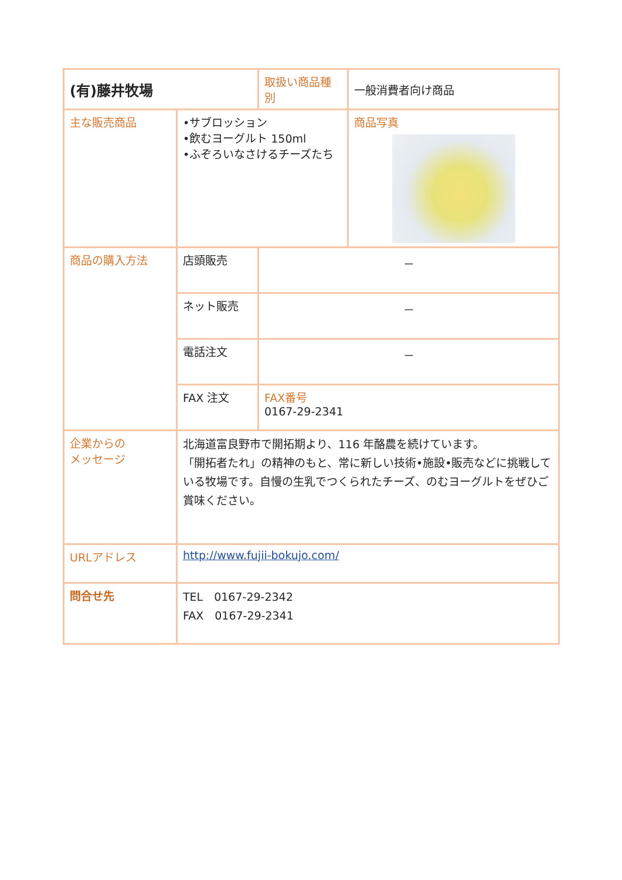| (有)藤井牧場 | | | 取扱い商品種別 | 一般消費者向け商品 |
| 主な販売商品 | •サブロッション •飲むヨーグルト 150ml •ふぞろいなさけるチーズたち | | | 商品写真 |
| 商品の購入方法 | 店頭販売 | － | | |
| | ネット販売 | － | | |
| | 電話注文 | － | | |
| | FAX 注文 | FAX番号 0167-29-2341 | | |
| 企業からの メッセージ | 北海道富良野市で開拓期より、116 年酪農を続けています。 「開拓者たれ」の精神のもと、常に新しい技術•施設•販売などに挑戦している牧場です。自慢の生乳でつくられたチーズ、のむヨーグルトをぜひご賞味ください。 | | | |
| URLアドレス | http://www.fujii-bokujo.com/ | | | |
| 問合せ先 | TEL 0167-29-2342 FAX 0167-29-2341 | | | |